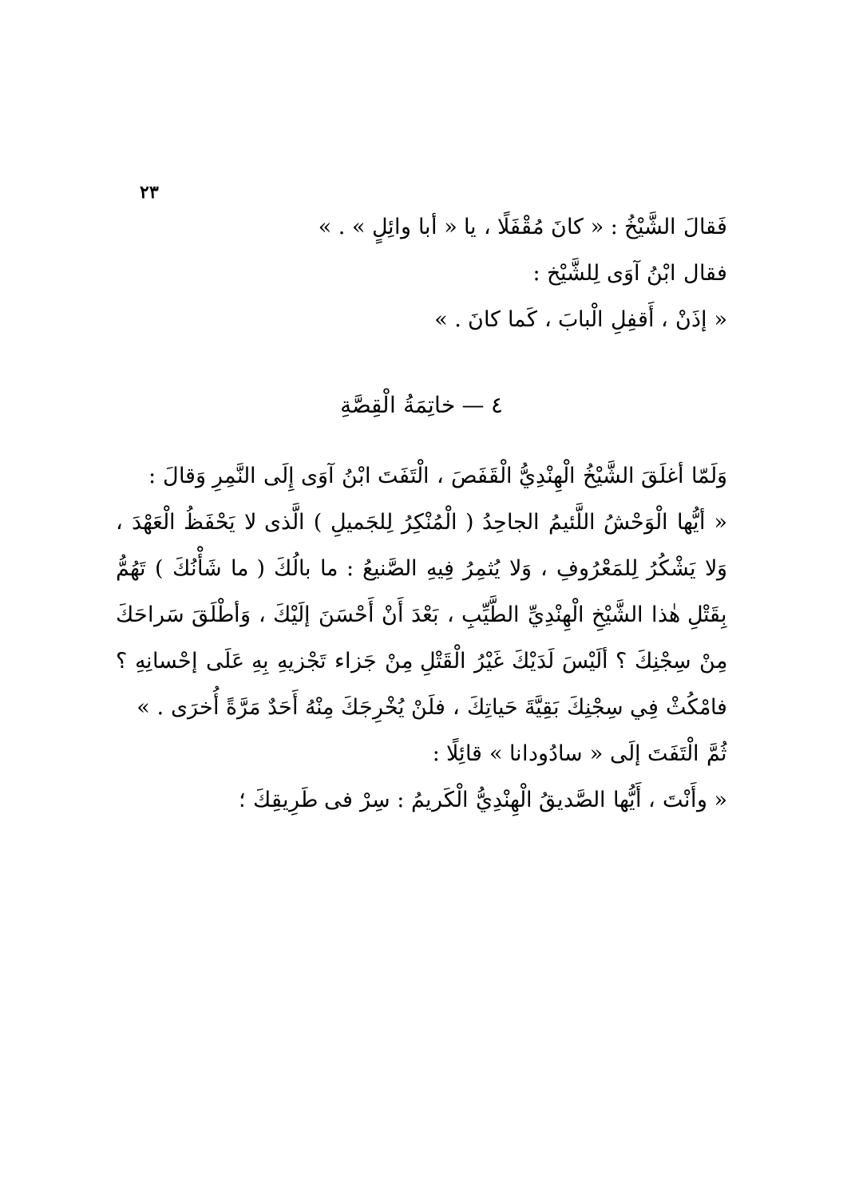٢٣
فَقالَ الشَّيْخُ : « كانَ مُقْفَلًا ، يا « أبا وائِلٍ » . »
فقال ابْنُ آوَى لِلشَّيْخ :
« إذَنْ ، أَقفِلِ الْبابَ ، كَما كانَ . »
٤ — خاتِمَةُ الْقِصَّةِ
وَلَمّا أغلَقَ الشَّيْخُ الْهِنْدِيُّ الْقَفَصَ ، الْتَفَتَ ابْنُ آوَى إِلَى النَّمِرِ وَقالَ :
« أيُّها الْوَحْشُ اللَّئيمُ الجاحِدُ ( الْمُنْكِرُ لِلجَميلِ ) الَّذى لا يَحْفَظُ الْعَهْدَ ، وَلا يَشْكُرُ لِلمَعْرُوفِ ، وَلا يُثمِرُ فِيهِ الصَّنيعُ : ما بالُكَ ( ما شَأْنُكَ ) تَهُمُّ بِقَتْلِ هٰذا الشَّيْخِ الْهِنْدِيِّ الطَّيِّبِ ، بَعْدَ أَنْ أَحْسَنَ إلَيْكَ ، وَأطْلَقَ سَراحَكَ مِنْ سِجْنِكَ ؟ ألَيْسَ لَدَيْكَ غَيْرُ الْقَتْلِ مِنْ جَزاء تَجْزيهِ بِهِ عَلَى إحْسانِهِ ؟ فامْكُثْ فِي سِجْنِكَ بَقِيَّةَ حَياتِكَ ، فلَنْ يُخْرِجَكَ مِنْهُ أَحَدٌ مَرَّةً أُخرَى . »
ثُمَّ الْتَفَتَ إلَى « سادُودانا » قائِلًا :
« وأَنْتَ ، أَيُّها الصَّديقُ الْهِنْدِيُّ الْكَريمُ : سِرْ فى طَرِيقِكَ ؛